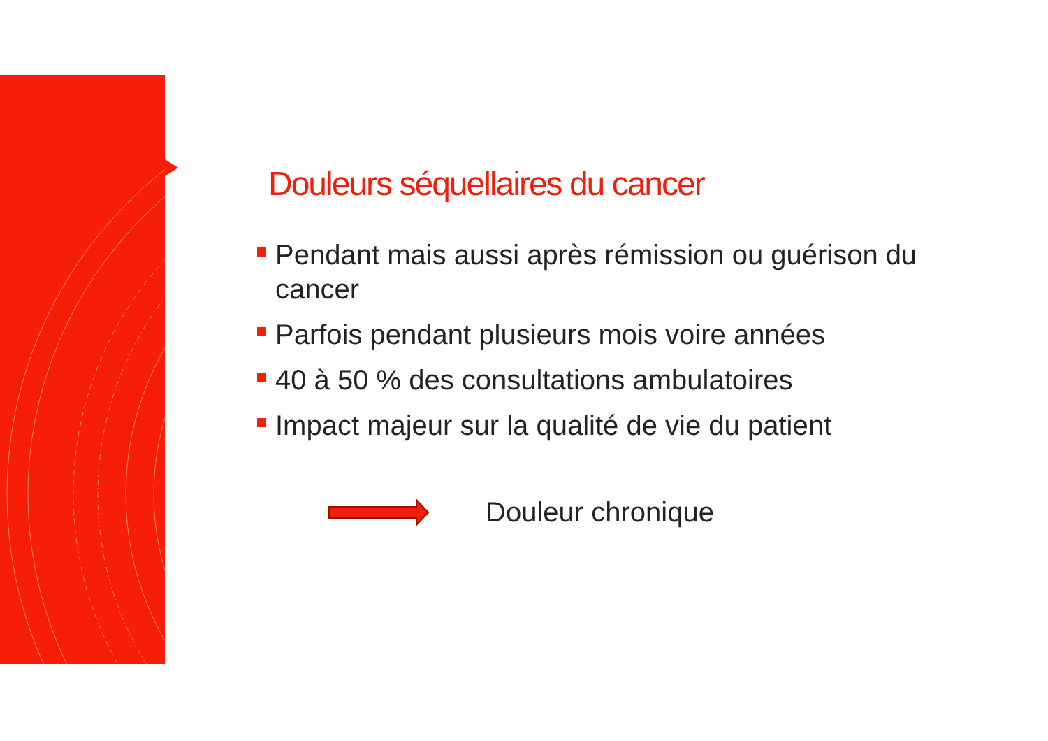Douleurs séquellaires du cancer
Pendant mais aussi après rémission ou guérison du cancer
Parfois pendant plusieurs mois voire années
40 à 50 % des consultations ambulatoires
Impact majeur sur la qualité de vie du patient
Douleur chronique